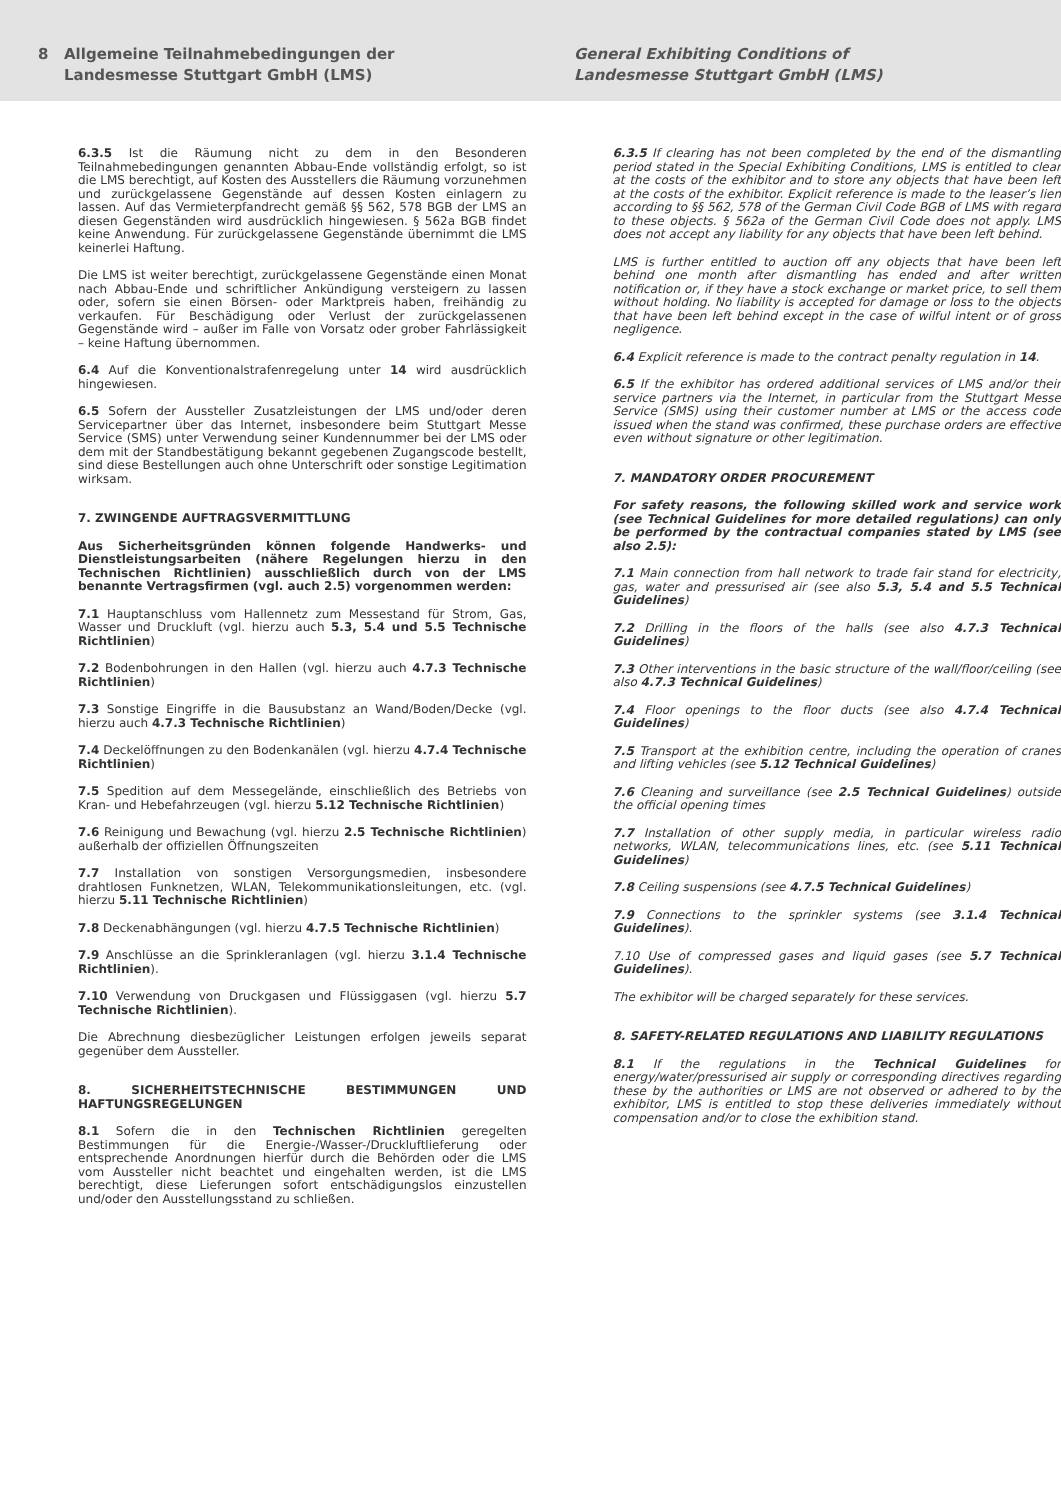8 Allgemeine Teilnahmebedingungen der
Landesmesse Stuttgart GmbH (LMS)
General Exhibiting Conditions of
Landesmesse Stuttgart GmbH (LMS)
6.3.5 Ist die Räumung nicht zu dem in den Besonderen Teilnahmebedingungen genannten Abbau-Ende vollständig erfolgt, so ist die LMS berechtigt, auf Kosten des Ausstellers die Räumung vorzunehmen und zurückgelassene Gegenstände auf dessen Kosten einlagern zu lassen. Auf das Vermieterpfandrecht gemäß §§ 562, 578 BGB der LMS an diesen Gegenständen wird ausdrücklich hingewiesen. § 562a BGB findet keine Anwendung. Für zurückgelassene Gegenstände übernimmt die LMS keinerlei Haftung.
Die LMS ist weiter berechtigt, zurückgelassene Gegenstände einen Monat nach Abbau-Ende und schriftlicher Ankündigung versteigern zu lassen oder, sofern sie einen Börsen- oder Marktpreis haben, freihändig zu verkaufen. Für Beschädigung oder Verlust der zurückgelassenen Gegenstände wird – außer im Falle von Vorsatz oder grober Fahrlässigkeit – keine Haftung übernommen.
6.4 Auf die Konventionalstrafenregelung unter 14 wird ausdrücklich hingewiesen.
6.5 Sofern der Aussteller Zusatzleistungen der LMS und/oder deren Servicepartner über das Internet, insbesondere beim Stuttgart Messe Service (SMS) unter Verwendung seiner Kundennummer bei der LMS oder dem mit der Standbestätigung bekannt gegebenen Zugangscode bestellt, sind diese Bestellungen auch ohne Unterschrift oder sonstige Legitimation wirksam.
7. ZWINGENDE AUFTRAGSVERMITTLUNG
Aus Sicherheitsgründen können folgende Handwerks- und Dienstleistungsarbeiten (nähere Regelungen hierzu in den Technischen Richtlinien) ausschließlich durch von der LMS benannte Vertragsfirmen (vgl. auch 2.5) vorgenommen werden:
7.1 Hauptanschluss vom Hallennetz zum Messestand für Strom, Gas, Wasser und Druckluft (vgl. hierzu auch 5.3, 5.4 und 5.5 Technische Richtlinien)
7.2 Bodenbohrungen in den Hallen (vgl. hierzu auch 4.7.3 Technische Richtlinien)
7.3 Sonstige Eingriffe in die Bausubstanz an Wand/Boden/Decke (vgl. hierzu auch 4.7.3 Technische Richtlinien)
7.4 Deckelöffnungen zu den Bodenkanälen (vgl. hierzu 4.7.4 Technische Richtlinien)
7.5 Spedition auf dem Messegelände, einschließlich des Betriebs von Kran- und Hebefahrzeugen (vgl. hierzu 5.12 Technische Richtlinien)
7.6 Reinigung und Bewachung (vgl. hierzu 2.5 Technische Richtlinien) außerhalb der offiziellen Öffnungszeiten
7.7 Installation von sonstigen Versorgungsmedien, insbesondere drahtlosen Funknetzen, WLAN, Telekommunikationsleitungen, etc. (vgl. hierzu 5.11 Technische Richtlinien)
7.8 Deckenabhängungen (vgl. hierzu 4.7.5 Technische Richtlinien)
7.9 Anschlüsse an die Sprinkleranlagen (vgl. hierzu 3.1.4 Technische Richtlinien).
7.10 Verwendung von Druckgasen und Flüssiggasen (vgl. hierzu 5.7 Technische Richtlinien).
Die Abrechnung diesbezüglicher Leistungen erfolgen jeweils separat gegenüber dem Aussteller.
8. SICHERHEITSTECHNISCHE BESTIMMUNGEN UND HAFTUNGSREGELUNGEN
8.1 Sofern die in den Technischen Richtlinien geregelten Bestimmungen für die Energie-/Wasser-/Druckluftlieferung oder entsprechende Anordnungen hierfür durch die Behörden oder die LMS vom Aussteller nicht beachtet und eingehalten werden, ist die LMS berechtigt, diese Lieferungen sofort entschädigungslos einzustellen und/oder den Ausstellungsstand zu schließen.
6.3.5 If clearing has not been completed by the end of the dismantling period stated in the Special Exhibiting Conditions, LMS is entitled to clear at the costs of the exhibitor and to store any objects that have been left at the costs of the exhibitor. Explicit reference is made to the leaser’s lien according to §§ 562, 578 of the German Civil Code BGB of LMS with regard to these objects. § 562a of the German Civil Code does not apply. LMS does not accept any liability for any objects that have been left behind.
LMS is further entitled to auction off any objects that have been left behind one month after dismantling has ended and after written notification or, if they have a stock exchange or market price, to sell them without holding. No liability is accepted for damage or loss to the objects that have been left behind except in the case of wilful intent or of gross negligence.
6.4 Explicit reference is made to the contract penalty regulation in 14.
6.5 If the exhibitor has ordered additional services of LMS and/or their service partners via the Internet, in particular from the Stuttgart Messe Service (SMS) using their customer number at LMS or the access code issued when the stand was confirmed, these purchase orders are effective even without signature or other legitimation.
7. MANDATORY ORDER PROCUREMENT
For safety reasons, the following skilled work and service work (see Technical Guidelines for more detailed regulations) can only be performed by the contractual companies stated by LMS (see also 2.5):
7.1 Main connection from hall network to trade fair stand for electricity, gas, water and pressurised air (see also 5.3, 5.4 and 5.5 Technical Guidelines)
7.2 Drilling in the floors of the halls (see also 4.7.3 Technical Guidelines)
7.3 Other interventions in the basic structure of the wall/floor/ceiling (see also 4.7.3 Technical Guidelines)
7.4 Floor openings to the floor ducts (see also 4.7.4 Technical Guidelines)
7.5 Transport at the exhibition centre, including the operation of cranes and lifting vehicles (see 5.12 Technical Guidelines)
7.6 Cleaning and surveillance (see 2.5 Technical Guidelines) outside the official opening times
7.7 Installation of other supply media, in particular wireless radio networks, WLAN, telecommunications lines, etc. (see 5.11 Technical Guidelines)
7.8 Ceiling suspensions (see 4.7.5 Technical Guidelines)
7.9 Connections to the sprinkler systems (see 3.1.4 Technical Guidelines).
7.10 Use of compressed gases and liquid gases (see 5.7 Technical Guidelines).
The exhibitor will be charged separately for these services.
8. SAFETY-RELATED REGULATIONS AND LIABILITY REGULATIONS
8.1 If the regulations in the Technical Guidelines for energy/water/pressurised air supply or corresponding directives regarding these by the authorities or LMS are not observed or adhered to by the exhibitor, LMS is entitled to stop these deliveries immediately without compensation and/or to close the exhibition stand.